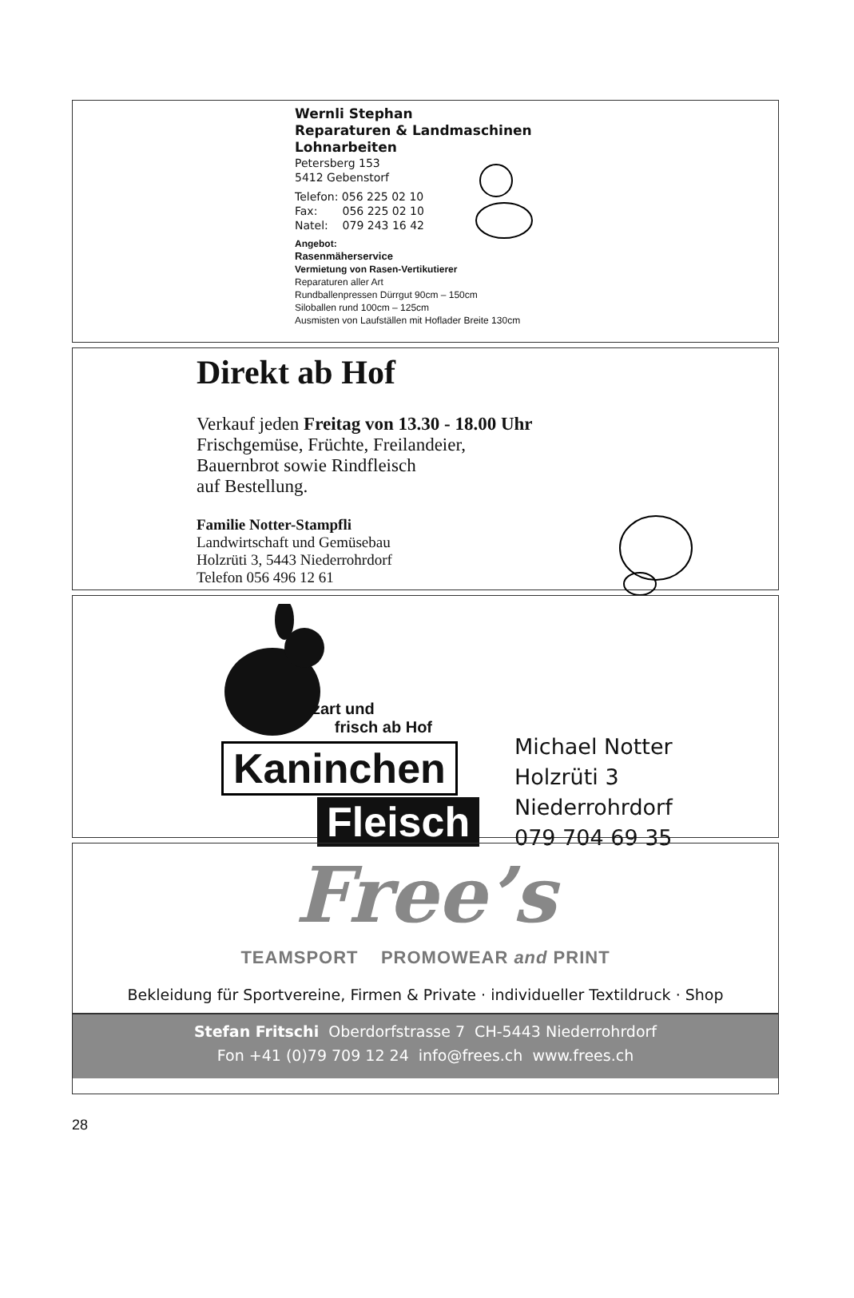Wernli Stephan
Reparaturen & Landmaschinen
Lohnarbeiten
Petersberg 153
5412 Gebenstorf
Telefon: 056 225 02 10
Fax: 056 225 02 10
Natel: 079 243 16 42
Angebot:
Rasenmäherservice
Vermietung von Rasen-Vertikutierer
Reparaturen aller Art
Rundballenpressen Dürrgut 90cm – 150cm
Siloballen rund 100cm – 125cm
Ausmisten von Laufställen mit Hoflader Breite 130cm
Direkt ab Hof
Verkauf jeden Freitag von 13.30 - 18.00 Uhr
Frischgemüse, Früchte, Freilandeier,
Bauernbrot sowie Rindfleisch
auf Bestellung.
Familie Notter-Stampfli
Landwirtschaft und Gemüsebau
Holzrüti 3, 5443 Niederrohrdorf
Telefon 056 496 12 61
zart und
frisch ab Hof
Kaninchen
Fleisch
Michael Notter
Holzrüti 3
Niederrohrdorf
079 704 69 35
Free’s
TEAMSPORT PROMOWEAR and PRINT
Bekleidung für Sportvereine, Firmen & Private · individueller Textildruck · Shop
Stefan Fritschi Oberdorfstrasse 7 CH-5443 Niederrohrdorf
Fon +41 (0)79 709 12 24 info@frees.ch www.frees.ch
28